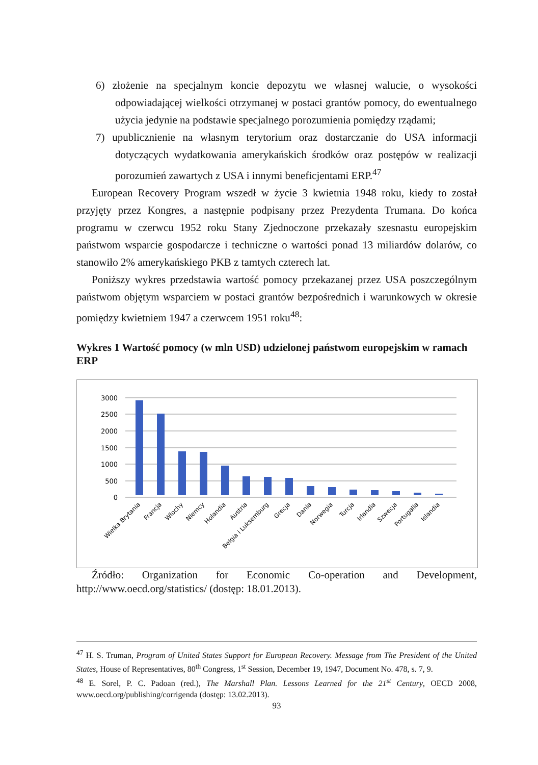6) złożenie na specjalnym koncie depozytu we własnej walucie, o wysokości odpowiadającej wielkości otrzymanej w postaci grantów pomocy, do ewentualnego użycia jedynie na podstawie specjalnego porozumienia pomiędzy rządami;
7) upublicznienie na własnym terytorium oraz dostarczanie do USA informacji dotyczących wydatkowania amerykańskich środków oraz postępów w realizacji porozumień zawartych z USA i innymi beneficjentami ERP.<sup>47</sup>
European Recovery Program wszedł w życie 3 kwietnia 1948 roku, kiedy to został przyjęty przez Kongres, a następnie podpisany przez Prezydenta Trumana. Do końca programu w czerwcu 1952 roku Stany Zjednoczone przekazały szesnastu europejskim państwom wsparcie gospodarcze i techniczne o wartości ponad 13 miliardów dolarów, co stanowiło 2% amerykańskiego PKB z tamtych czterech lat.
Poniższy wykres przedstawia wartość pomocy przekazanej przez USA poszczególnym państwom objętym wsparciem w postaci grantów bezpośrednich i warunkowych w okresie pomiędzy kwietniem 1947 a czerwcem 1951 roku<sup>48</sup>:
Wykres 1 Wartość pomocy (w mln USD) udzielonej państwom europejskim w ramach ERP
3000
2500
2000
1500
1000
500
0
Wielka Brytania
Francja
Włochy
Niemcy
Holandia
Austria
Belgia i Luksemburg
Grecja
Dania
Norwegia
Turcja
Irlandia
Szwecja
Portugalia
Islandia
Źródło: Organization for Economic Co-operation and Development, http://www.oecd.org/statistics/ (dostęp: 18.01.2013).
<sup>47</sup> H. S. Truman, Program of United States Support for European Recovery. Message from The President of the United States, House of Representatives, 80<sup>th</sup> Congress, 1<sup>st</sup> Session, December 19, 1947, Document No. 478, s. 7, 9.
<sup>48</sup> E. Sorel, P. C. Padoan (red.), The Marshall Plan. Lessons Learned for the 21<sup>st</sup> Century, OECD 2008, www.oecd.org/publishing/corrigenda (dostęp: 13.02.2013).
93